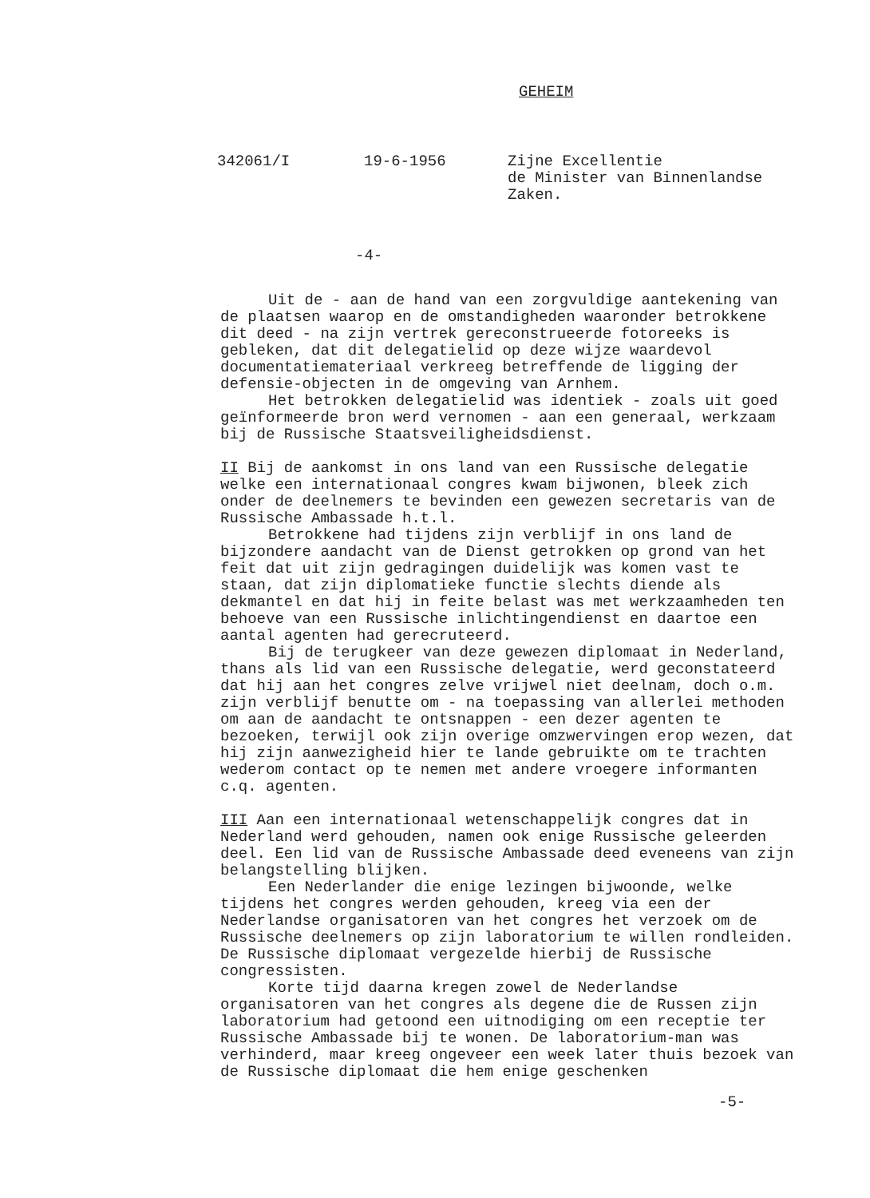GEHEIM
342061/I
19-6-1956
Zijne Excellentie de Minister van Binnenlandse Zaken.
-4-
Uit de - aan de hand van een zorgvuldige aantekening van de plaatsen waarop en de omstandigheden waaronder betrokkene dit deed - na zijn vertrek gereconstrueerde fotoreeks is gebleken, dat dit delegatielid op deze wijze waardevol documentatiemateriaal verkreeg betreffende de ligging der defensie-objecten in de omgeving van Arnhem.
Het betrokken delegatielid was identiek - zoals uit goed geïnformeerde bron werd vernomen - aan een generaal, werkzaam bij de Russische Staatsveiligheidsdienst.
II Bij de aankomst in ons land van een Russische delegatie welke een internationaal congres kwam bijwonen, bleek zich onder de deelnemers te bevinden een gewezen secretaris van de Russische Ambassade h.t.l.
Betrokkene had tijdens zijn verblijf in ons land de bijzondere aandacht van de Dienst getrokken op grond van het feit dat uit zijn gedragingen duidelijk was komen vast te staan, dat zijn diplomatieke functie slechts diende als dekmantel en dat hij in feite belast was met werkzaamheden ten behoeve van een Russische inlichtingendienst en daartoe een aantal agenten had gerecruteerd.
Bij de terugkeer van deze gewezen diplomaat in Nederland, thans als lid van een Russische delegatie, werd geconstateerd dat hij aan het congres zelve vrijwel niet deelnam, doch o.m. zijn verblijf benutte om - na toepassing van allerlei methoden om aan de aandacht te ontsnappen - een dezer agenten te bezoeken, terwijl ook zijn overige omzwervingen erop wezen, dat hij zijn aanwezigheid hier te lande gebruikte om te trachten wederom contact op te nemen met andere vroegere informanten c.q. agenten.
III Aan een internationaal wetenschappelijk congres dat in Nederland werd gehouden, namen ook enige Russische geleerden deel. Een lid van de Russische Ambassade deed eveneens van zijn belangstelling blijken.
Een Nederlander die enige lezingen bijwoonde, welke tijdens het congres werden gehouden, kreeg via een der Nederlandse organisatoren van het congres het verzoek om de Russische deelnemers op zijn laboratorium te willen rondleiden. De Russische diplomaat vergezelde hierbij de Russische congressisten.
Korte tijd daarna kregen zowel de Nederlandse organisatoren van het congres als degene die de Russen zijn laboratorium had getoond een uitnodiging om een receptie ter Russische Ambassade bij te wonen. De laboratorium-man was verhinderd, maar kreeg ongeveer een week later thuis bezoek van de Russische diplomaat die hem enige geschenken
-5-